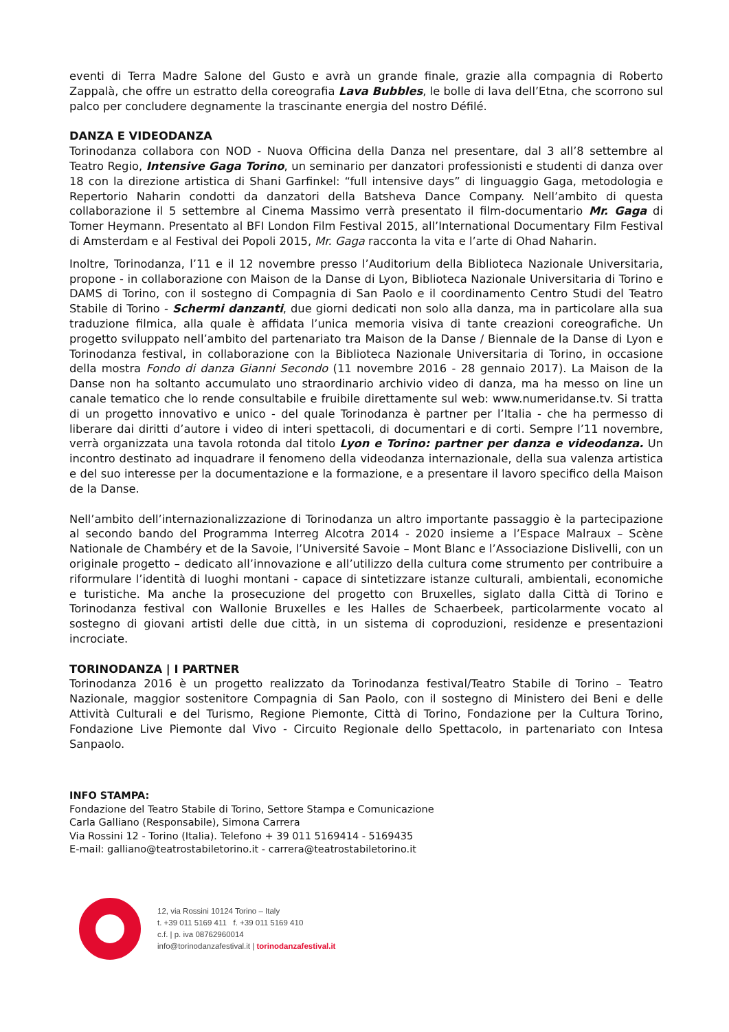eventi di Terra Madre Salone del Gusto e avrà un grande finale, grazie alla compagnia di Roberto Zappalà, che offre un estratto della coreografia Lava Bubbles, le bolle di lava dell’Etna, che scorrono sul palco per concludere degnamente la trascinante energia del nostro Défilé.
DANZA E VIDEODANZA
Torinodanza collabora con NOD - Nuova Officina della Danza nel presentare, dal 3 all’8 settembre al Teatro Regio, Intensive Gaga Torino, un seminario per danzatori professionisti e studenti di danza over 18 con la direzione artistica di Shani Garfinkel: “full intensive days” di linguaggio Gaga, metodologia e Repertorio Naharin condotti da danzatori della Batsheva Dance Company. Nell’ambito di questa collaborazione il 5 settembre al Cinema Massimo verrà presentato il film-documentario Mr. Gaga di Tomer Heymann. Presentato al BFI London Film Festival 2015, all’International Documentary Film Festival di Amsterdam e al Festival dei Popoli 2015, Mr. Gaga racconta la vita e l’arte di Ohad Naharin.
Inoltre, Torinodanza, l’11 e il 12 novembre presso l’Auditorium della Biblioteca Nazionale Universitaria, propone - in collaborazione con Maison de la Danse di Lyon, Biblioteca Nazionale Universitaria di Torino e DAMS di Torino, con il sostegno di Compagnia di San Paolo e il coordinamento Centro Studi del Teatro Stabile di Torino - Schermi danzanti, due giorni dedicati non solo alla danza, ma in particolare alla sua traduzione filmica, alla quale è affidata l’unica memoria visiva di tante creazioni coreografiche. Un progetto sviluppato nell’ambito del partenariato tra Maison de la Danse / Biennale de la Danse di Lyon e Torinodanza festival, in collaborazione con la Biblioteca Nazionale Universitaria di Torino, in occasione della mostra Fondo di danza Gianni Secondo (11 novembre 2016 - 28 gennaio 2017). La Maison de la Danse non ha soltanto accumulato uno straordinario archivio video di danza, ma ha messo on line un canale tematico che lo rende consultabile e fruibile direttamente sul web: www.numeridanse.tv. Si tratta di un progetto innovativo e unico - del quale Torinodanza è partner per l’Italia - che ha permesso di liberare dai diritti d’autore i video di interi spettacoli, di documentari e di corti. Sempre l’11 novembre, verrà organizzata una tavola rotonda dal titolo Lyon e Torino: partner per danza e videodanza. Un incontro destinato ad inquadrare il fenomeno della videodanza internazionale, della sua valenza artistica e del suo interesse per la documentazione e la formazione, e a presentare il lavoro specifico della Maison de la Danse.
Nell’ambito dell’internazionalizzazione di Torinodanza un altro importante passaggio è la partecipazione al secondo bando del Programma Interreg Alcotra 2014 - 2020 insieme a l’Espace Malraux – Scène Nationale de Chambéry et de la Savoie, l’Université Savoie – Mont Blanc e l’Associazione Dislivelli, con un originale progetto – dedicato all’innovazione e all’utilizzo della cultura come strumento per contribuire a riformulare l’identità di luoghi montani - capace di sintetizzare istanze culturali, ambientali, economiche e turistiche. Ma anche la prosecuzione del progetto con Bruxelles, siglato dalla Città di Torino e Torinodanza festival con Wallonie Bruxelles e les Halles de Schaerbeek, particolarmente vocato al sostegno di giovani artisti delle due città, in un sistema di coproduzioni, residenze e presentazioni incrociate.
TORINODANZA | I PARTNER
Torinodanza 2016 è un progetto realizzato da Torinodanza festival/Teatro Stabile di Torino – Teatro Nazionale, maggior sostenitore Compagnia di San Paolo, con il sostegno di Ministero dei Beni e delle Attività Culturali e del Turismo, Regione Piemonte, Città di Torino, Fondazione per la Cultura Torino, Fondazione Live Piemonte dal Vivo - Circuito Regionale dello Spettacolo, in partenariato con Intesa Sanpaolo.
INFO STAMPA:
Fondazione del Teatro Stabile di Torino, Settore Stampa e Comunicazione
Carla Galliano (Responsabile), Simona Carrera
Via Rossini 12 - Torino (Italia). Telefono + 39 011 5169414 - 5169435
E-mail: galliano@teatrostabiletorino.it - carrera@teatrostabiletorino.it
12, via Rossini 10124 Torino – Italy
t. +39 011 5169 411 f. +39 011 5169 410
c.f. | p. iva 08762960014
info@torinodanzafestival.it | torinodanzafestival.it